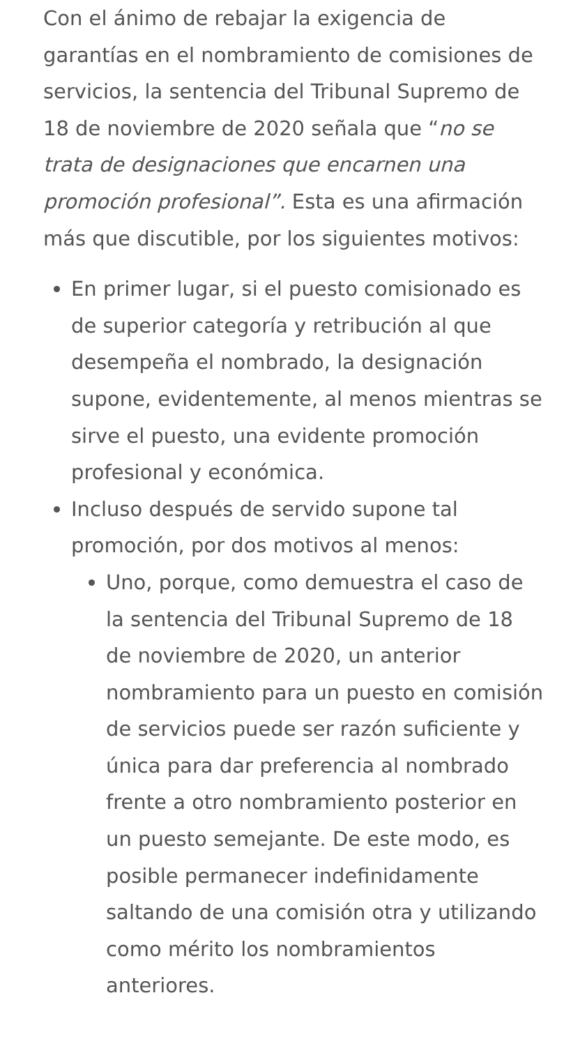Con el ánimo de rebajar la exigencia de garantías en el nombramiento de comisiones de servicios, la sentencia del Tribunal Supremo de 18 de noviembre de 2020 señala que “no se trata de designaciones que encarnen una promoción profesional”. Esta es una afirmación más que discutible, por los siguientes motivos:
En primer lugar, si el puesto comisionado es de superior categoría y retribución al que desempeña el nombrado, la designación supone, evidentemente, al menos mientras se sirve el puesto, una evidente promoción profesional y económica.
Incluso después de servido supone tal promoción, por dos motivos al menos:
Uno, porque, como demuestra el caso de la sentencia del Tribunal Supremo de 18 de noviembre de 2020, un anterior nombramiento para un puesto en comisión de servicios puede ser razón suficiente y única para dar preferencia al nombrado frente a otro nombramiento posterior en un puesto semejante. De este modo, es posible permanecer indefinidamente saltando de una comisión otra y utilizando como mérito los nombramientos anteriores.